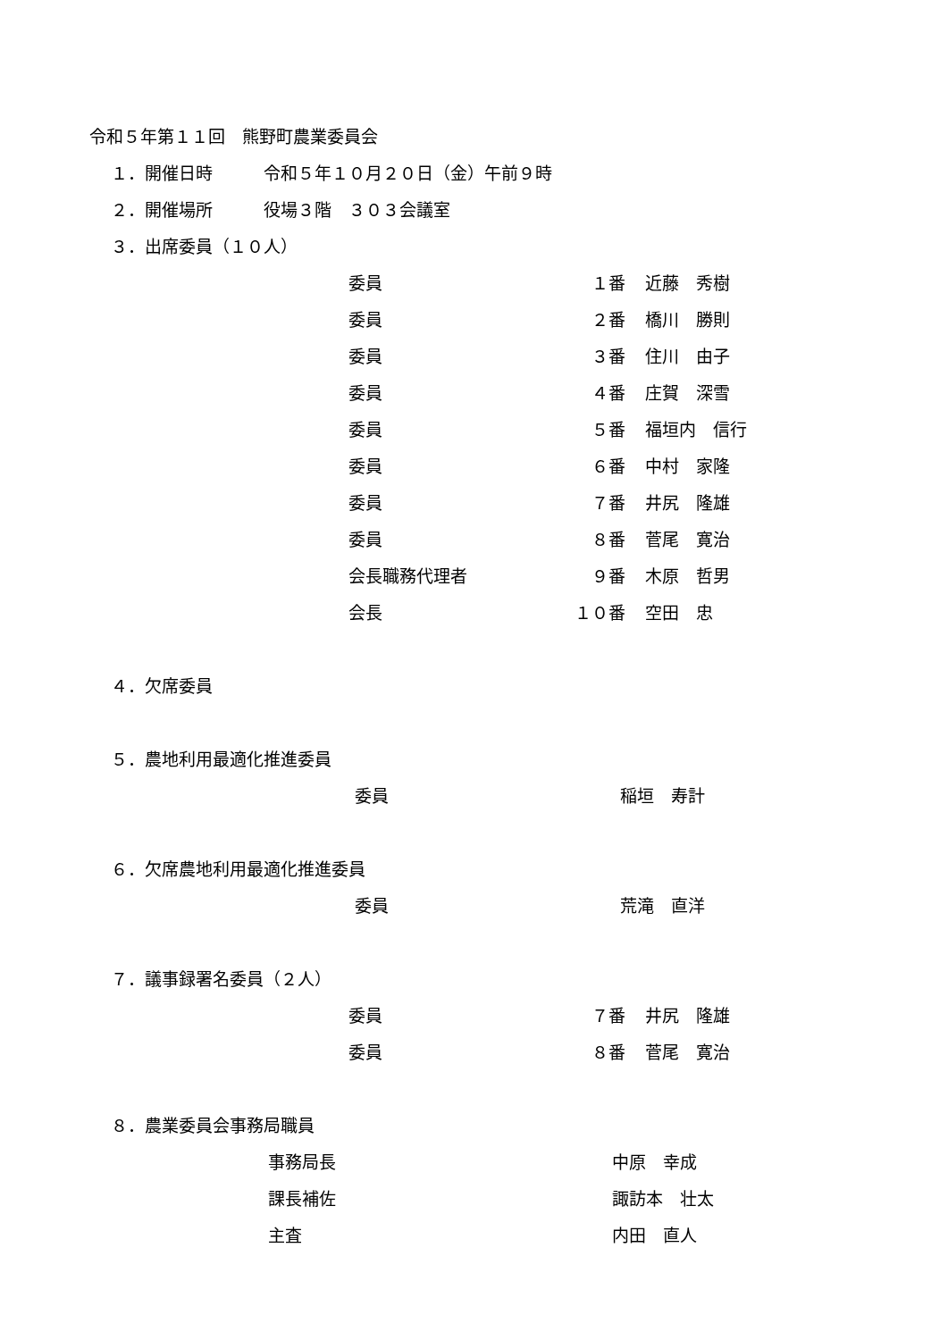令和５年第１１回　熊野町農業委員会
１．開催日時　　　令和５年１０月２０日（金）午前９時
２．開催場所　　　役場３階　３０３会議室
３．出席委員（１０人）
委員 １番 近藤　秀樹
委員 ２番 橋川　勝則
委員 ３番 住川　由子
委員 ４番 庄賀　深雪
委員 ５番 福垣内　信行
委員 ６番 中村　家隆
委員 ７番 井尻　隆雄
委員 ８番 菅尾　寛治
会長職務代理者 ９番 木原　哲男
会長 １０番 空田　忠
４．欠席委員
５．農地利用最適化推進委員
委員 稲垣　寿計
６．欠席農地利用最適化推進委員
委員 荒滝　直洋
７．議事録署名委員（２人）
委員 ７番 井尻　隆雄
委員 ８番 菅尾　寛治
８．農業委員会事務局職員
事務局長 中原　幸成
課長補佐 諏訪本　壮太
主査 内田　直人